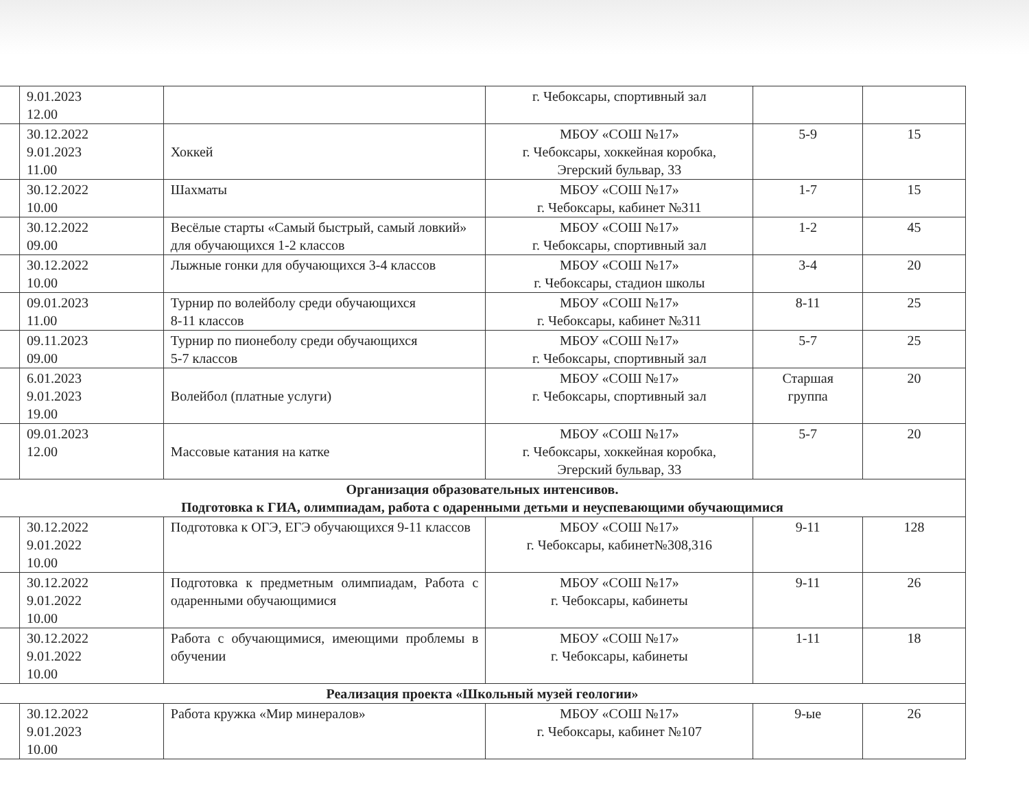| | 9.01.2023 12.00 | | г. Чебоксары, спортивный зал | | |
| | 30.12.2022 9.01.2023 11.00 | Хоккей | МБОУ «СОШ №17» г. Чебоксары, хоккейная коробка, Эгерский бульвар, 33 | 5-9 | 15 |
| | 30.12.2022 10.00 | Шахматы | МБОУ «СОШ №17» г. Чебоксары, кабинет №311 | 1-7 | 15 |
| | 30.12.2022 09.00 | Весёлые старты «Самый быстрый, самый ловкий» для обучающихся 1-2 классов | МБОУ «СОШ №17» г. Чебоксары, спортивный зал | 1-2 | 45 |
| | 30.12.2022 10.00 | Лыжные гонки для обучающихся 3-4 классов | МБОУ «СОШ №17» г. Чебоксары, стадион школы | 3-4 | 20 |
| | 09.01.2023 11.00 | Турнир по волейболу среди обучающихся 8-11 классов | МБОУ «СОШ №17» г. Чебоксары, кабинет №311 | 8-11 | 25 |
| | 09.11.2023 09.00 | Турнир по пионеболу среди обучающихся 5-7 классов | МБОУ «СОШ №17» г. Чебоксары, спортивный зал | 5-7 | 25 |
| | 6.01.2023 9.01.2023 19.00 | Волейбол (платные услуги) | МБОУ «СОШ №17» г. Чебоксары, спортивный зал | Старшая группа | 20 |
| | 09.01.2023 12.00 | Массовые катания на катке | МБОУ «СОШ №17» г. Чебоксары, хоккейная коробка, Эгерский бульвар, 33 | 5-7 | 20 |
| Организация образовательных интенсивов. Подготовка к ГИА, олимпиадам, работа с одаренными детьми и неуспевающими обучающимися | | | | | |
| | 30.12.2022 9.01.2022 10.00 | Подготовка к ОГЭ, ЕГЭ обучающихся 9-11 классов | МБОУ «СОШ №17» г. Чебоксары, кабинет№308,316 | 9-11 | 128 |
| | 30.12.2022 9.01.2022 10.00 | Подготовка к предметным олимпиадам, Работа с одаренными обучающимися | МБОУ «СОШ №17» г. Чебоксары, кабинеты | 9-11 | 26 |
| | 30.12.2022 9.01.2022 10.00 | Работа с обучающимися, имеющими проблемы в обучении | МБОУ «СОШ №17» г. Чебоксары, кабинеты | 1-11 | 18 |
| Реализация проекта «Школьный музей геологии» | | | | | |
| | 30.12.2022 9.01.2023 10.00 | Работа кружка «Мир минералов» | МБОУ «СОШ №17» г. Чебоксары, кабинет №107 | 9-ые | 26 |